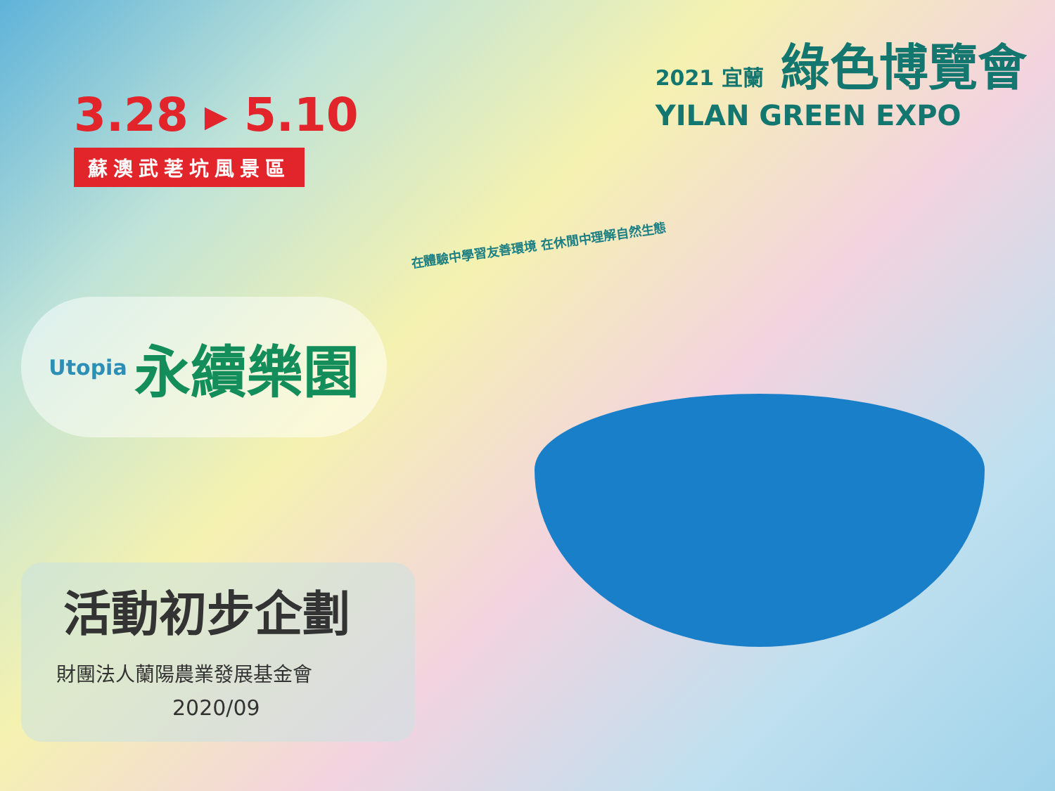3.28 ▸ 5.10
蘇澳武荖坑風景區
2021 宜蘭 綠色博覽會
YILAN GREEN EXPO
在體驗中學習友善環境 在休閒中理解自然生態
Utopia 永續樂園
活動初步企劃
財團法人蘭陽農業發展基金會
2020/09